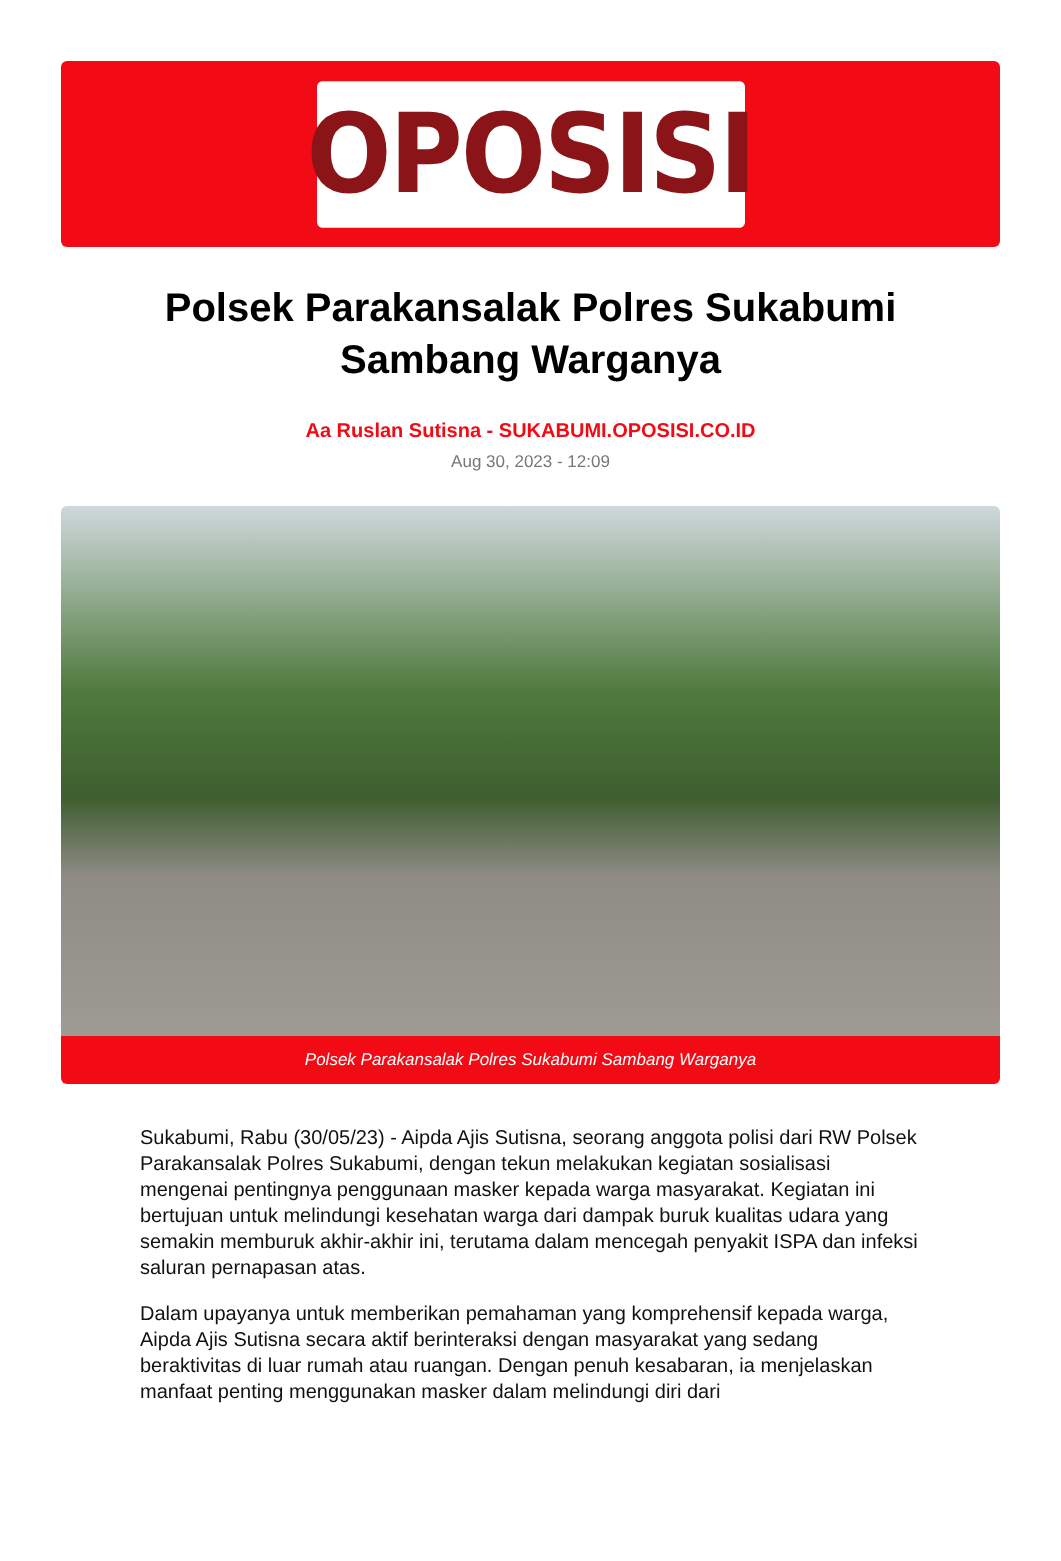OPOSISI
Polsek Parakansalak Polres Sukabumi Sambang Warganya
Aa Ruslan Sutisna - SUKABUMI.OPOSISI.CO.ID
Aug 30, 2023 - 12:09
Polsek Parakansalak Polres Sukabumi Sambang Warganya
Sukabumi, Rabu (30/05/23) - Aipda Ajis Sutisna, seorang anggota polisi dari RW Polsek Parakansalak Polres Sukabumi, dengan tekun melakukan kegiatan sosialisasi mengenai pentingnya penggunaan masker kepada warga masyarakat. Kegiatan ini bertujuan untuk melindungi kesehatan warga dari dampak buruk kualitas udara yang semakin memburuk akhir-akhir ini, terutama dalam mencegah penyakit ISPA dan infeksi saluran pernapasan atas.
Dalam upayanya untuk memberikan pemahaman yang komprehensif kepada warga, Aipda Ajis Sutisna secara aktif berinteraksi dengan masyarakat yang sedang beraktivitas di luar rumah atau ruangan. Dengan penuh kesabaran, ia menjelaskan manfaat penting menggunakan masker dalam melindungi diri dari